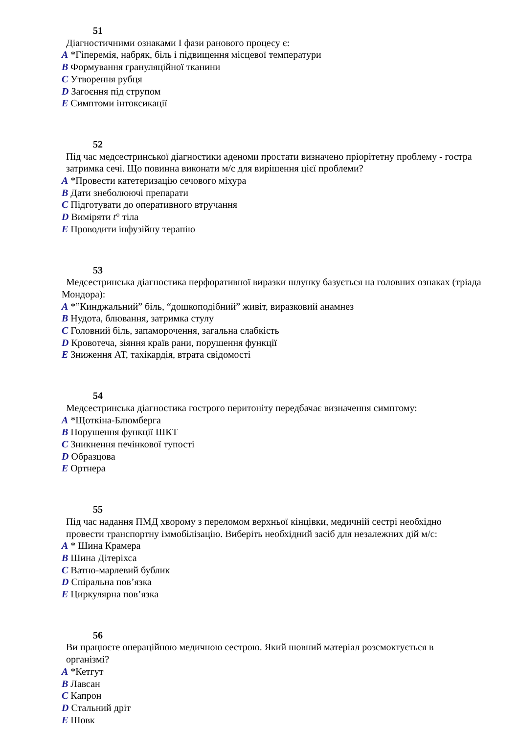51
Діагностичними ознаками І фази ранового процесу є:
A *Гіперемія, набряк, біль і підвищення місцевої температури
B Формування грануляційної тканини
C Утворення рубця
D Загоєння під струпом
E Симптоми інтоксикації
52
Під час медсестринської діагностики аденоми простати визначено пріорітетну проблему - гостра затримка сечі. Що повинна виконати м/с для вирішення цієї проблеми?
A *Провести катетеризацію сечового міхура
B Дати знеболюючі препарати
C Підготувати до оперативного втручання
D Виміряти t° тіла
E Проводити інфузійну терапію
53
Медсестринська діагностика перфоративної виразки шлунку базується на головних ознаках (тріада Мондора):
A *”Кинджальний” біль, “дошкоподібний” живіт, виразковий анамнез
B Нудота, блювання, затримка стулу
C Головний біль, запаморочення, загальна слабкість
D Кровотеча, зіяння країв рани, порушення функції
E Зниження АТ, тахікардія, втрата свідомості
54
Медсестринська діагностика гострого перитоніту передбачає визначення симптому:
A *Щоткіна-Блюмберга
B Порушення функції ШКТ
C Зникнення печінкової тупості
D Образцова
E Ортнера
55
Під час надання ПМД хворому з переломом верхньої кінцівки, медичній сестрі необхідно провести транспортну іммобілізацію. Виберіть необхідний засіб для незалежних дій м/с:
A * Шина Крамера
B Шина Дітеріхса
C Ватно-марлевий бублик
D Спіральна пов’язка
E Циркулярна пов’язка
56
Ви працюєте операційною медичною сестрою. Який шовний матеріал розсмоктується в організмі?
A *Кетгут
B Лавсан
C Капрон
D Стальний дріт
E Шовк